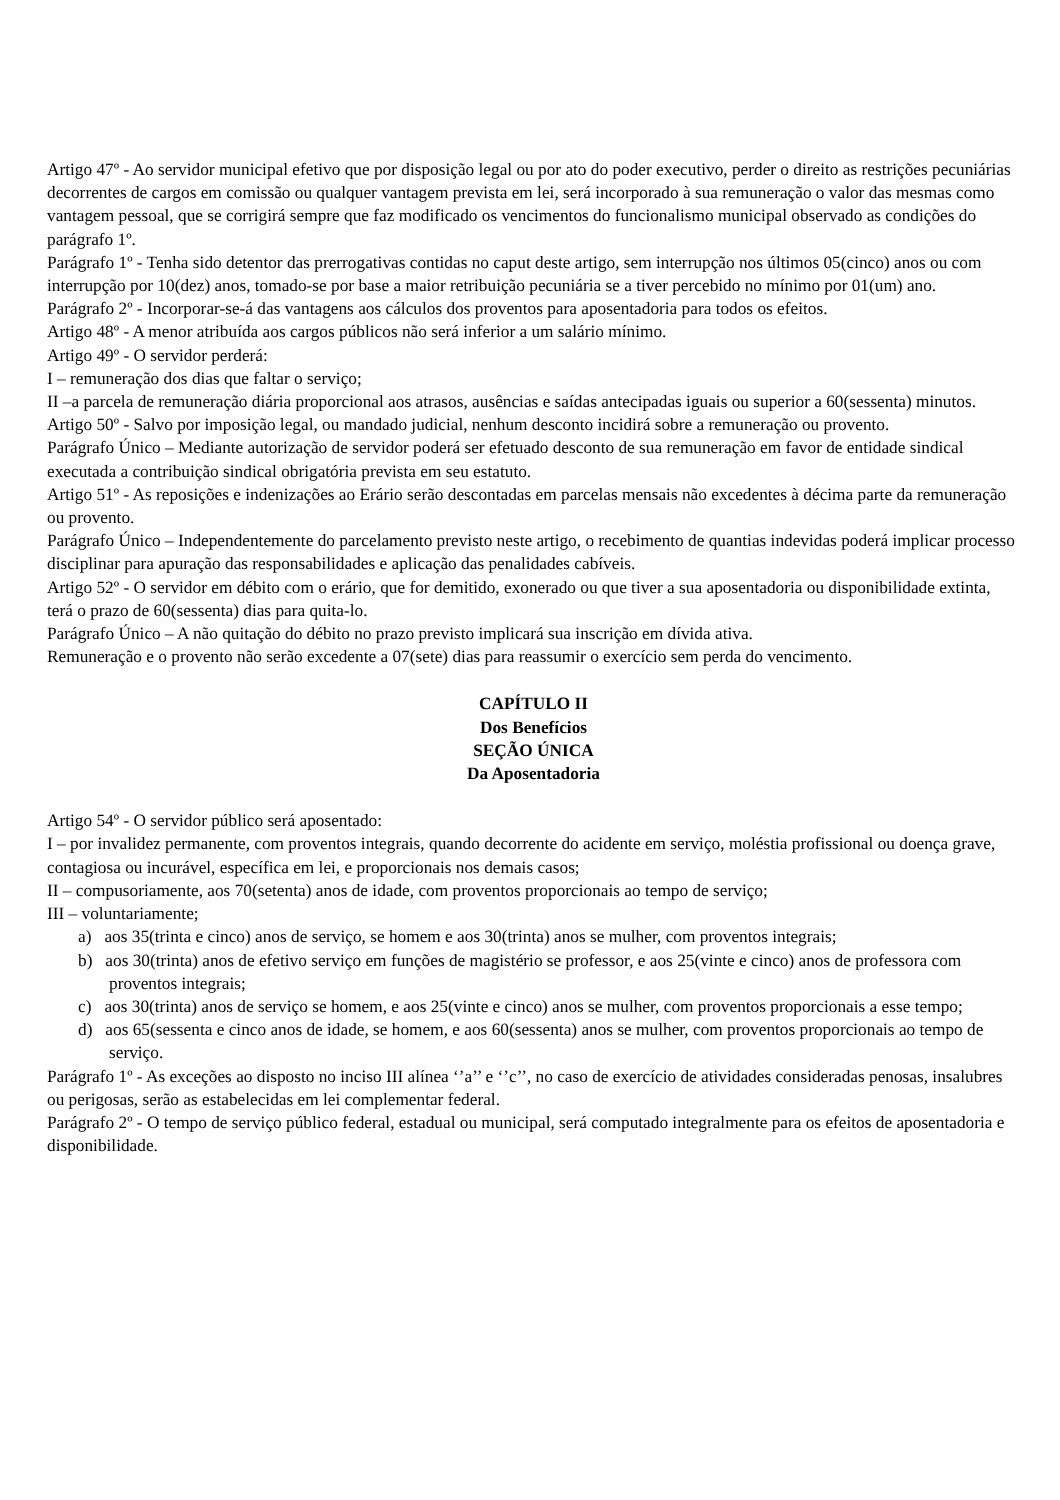Artigo 47º - Ao servidor municipal efetivo que por disposição legal ou por ato do poder executivo, perder o direito as restrições pecuniárias decorrentes de cargos em comissão ou qualquer vantagem prevista em lei, será incorporado à sua remuneração o valor das mesmas como vantagem pessoal, que se corrigirá sempre que faz modificado os vencimentos do funcionalismo municipal observado as condições do parágrafo 1º.
Parágrafo 1º - Tenha sido detentor das prerrogativas contidas no caput deste artigo, sem interrupção nos últimos 05(cinco) anos ou com interrupção por 10(dez) anos, tomado-se por base a maior retribuição pecuniária se a tiver percebido no mínimo por 01(um) ano.
Parágrafo 2º - Incorporar-se-á das vantagens aos cálculos dos proventos para aposentadoria para todos os efeitos.
Artigo 48º - A menor atribuída aos cargos públicos não será inferior a um salário mínimo.
Artigo 49º - O servidor perderá:
I – remuneração dos dias que faltar o serviço;
II –a parcela de remuneração diária proporcional aos atrasos, ausências e saídas antecipadas iguais ou superior a 60(sessenta) minutos.
Artigo 50º - Salvo por imposição legal, ou mandado judicial, nenhum desconto incidirá sobre a remuneração ou provento.
Parágrafo Único – Mediante autorização de servidor poderá ser efetuado desconto de sua remuneração em favor de entidade sindical executada a contribuição sindical obrigatória prevista em seu estatuto.
Artigo 51º - As reposições e indenizações ao Erário serão descontadas em parcelas mensais não excedentes à décima parte da remuneração ou provento.
Parágrafo Único – Independentemente do parcelamento previsto neste artigo, o recebimento de quantias indevidas poderá implicar processo disciplinar para apuração das responsabilidades e aplicação das penalidades cabíveis.
Artigo 52º - O servidor em débito com o erário, que for demitido, exonerado ou que tiver a sua aposentadoria ou disponibilidade extinta, terá o prazo de 60(sessenta) dias para quita-lo.
Parágrafo Único – A não quitação do débito no prazo previsto implicará sua inscrição em dívida ativa.
Remuneração e o provento não serão excedente a 07(sete) dias para reassumir o exercício sem perda do vencimento.
CAPÍTULO II
Dos Benefícios
SEÇÃO ÚNICA
Da Aposentadoria
Artigo 54º - O servidor público será aposentado:
I – por invalidez permanente, com proventos integrais, quando decorrente do acidente em serviço, moléstia profissional ou doença grave, contagiosa ou incurável, específica em lei, e proporcionais nos demais casos;
II – compusoriamente, aos 70(setenta) anos de idade, com proventos proporcionais ao tempo de serviço;
III – voluntariamente;
a) aos 35(trinta e cinco) anos de serviço, se homem e aos 30(trinta) anos se mulher, com proventos integrais;
b) aos 30(trinta) anos de efetivo serviço em funções de magistério se professor, e aos 25(vinte e cinco) anos de professora com proventos integrais;
c) aos 30(trinta) anos de serviço se homem, e aos 25(vinte e cinco) anos se mulher, com proventos proporcionais a esse tempo;
d) aos 65(sessenta e cinco anos de idade, se homem, e aos 60(sessenta) anos se mulher, com proventos proporcionais ao tempo de serviço.
Parágrafo 1º - As exceções ao disposto no inciso III alínea ‘’a’’ e ‘’c’’, no caso de exercício de atividades consideradas penosas, insalubres ou perigosas, serão as estabelecidas em lei complementar federal.
Parágrafo 2º - O tempo de serviço público federal, estadual ou municipal, será computado integralmente para os efeitos de aposentadoria e disponibilidade.